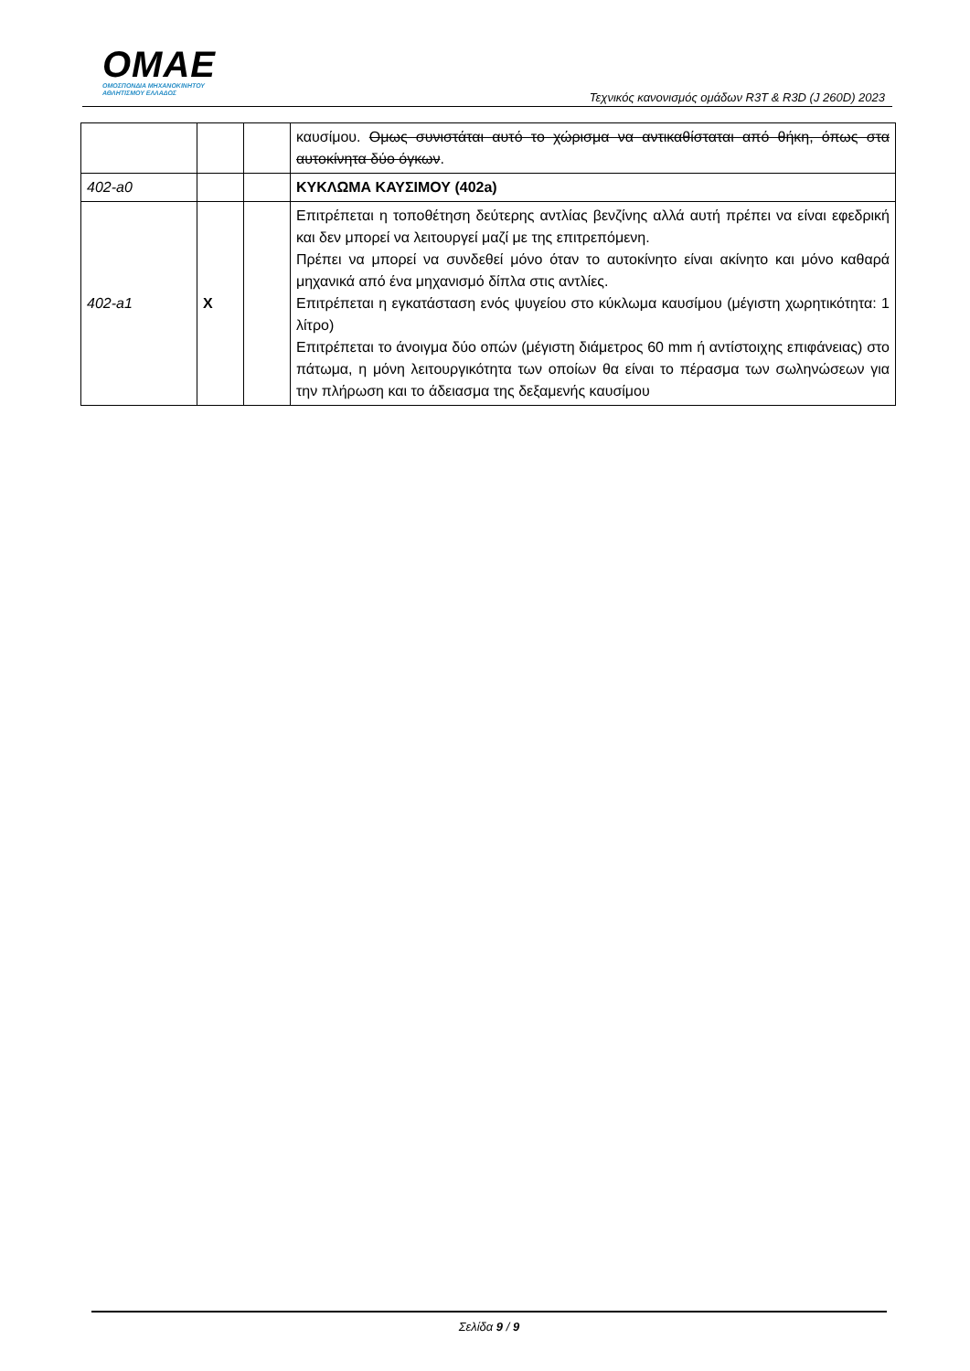OMAE
ΟΜΟΣΠΟΝΔΙΑ ΜΗΧΑΝΟΚΙΝΗΤΟΥ
ΑΘΛΗΤΙΣΜΟΥ ΕΛΛΑΔΟΣ
Τεχνικός κανονισμός ομάδων R3T & R3D (J 260D) 2023
| | | | καυσίμου. Ομως συνιστάται αυτό το χώρισμα να αντικαθίσταται από θήκη, όπως στα αυτοκίνητα δύο όγκων . |
| 402-a0 | | | ΚΥΚΛΩΜΑ ΚΑΥΣΙΜΟΥ (402a) |
| 402-a1 | X | | Επιτρέπεται η τοποθέτηση δεύτερης αντλίας βενζίνης αλλά αυτή πρέπει να είναι εφεδρική και δεν μπορεί να λειτουργεί μαζί με της επιτρεπόμενη. Πρέπει να μπορεί να συνδεθεί μόνο όταν το αυτοκίνητο είναι ακίνητο και μόνο καθαρά μηχανικά από ένα μηχανισμό δίπλα στις αντλίες. Επιτρέπεται η εγκατάσταση ενός ψυγείου στο κύκλωμα καυσίμου (μέγιστη χωρητικότητα: 1 λίτρο) Επιτρέπεται το άνοιγμα δύο οπών (μέγιστη διάμετρος 60 mm ή αντίστοιχης επιφάνειας) στο πάτωμα, η μόνη λειτουργικότητα των οποίων θα είναι το πέρασμα των σωληνώσεων για την πλήρωση και το άδειασμα της δεξαμενής καυσίμου |
Σελίδα 9 / 9